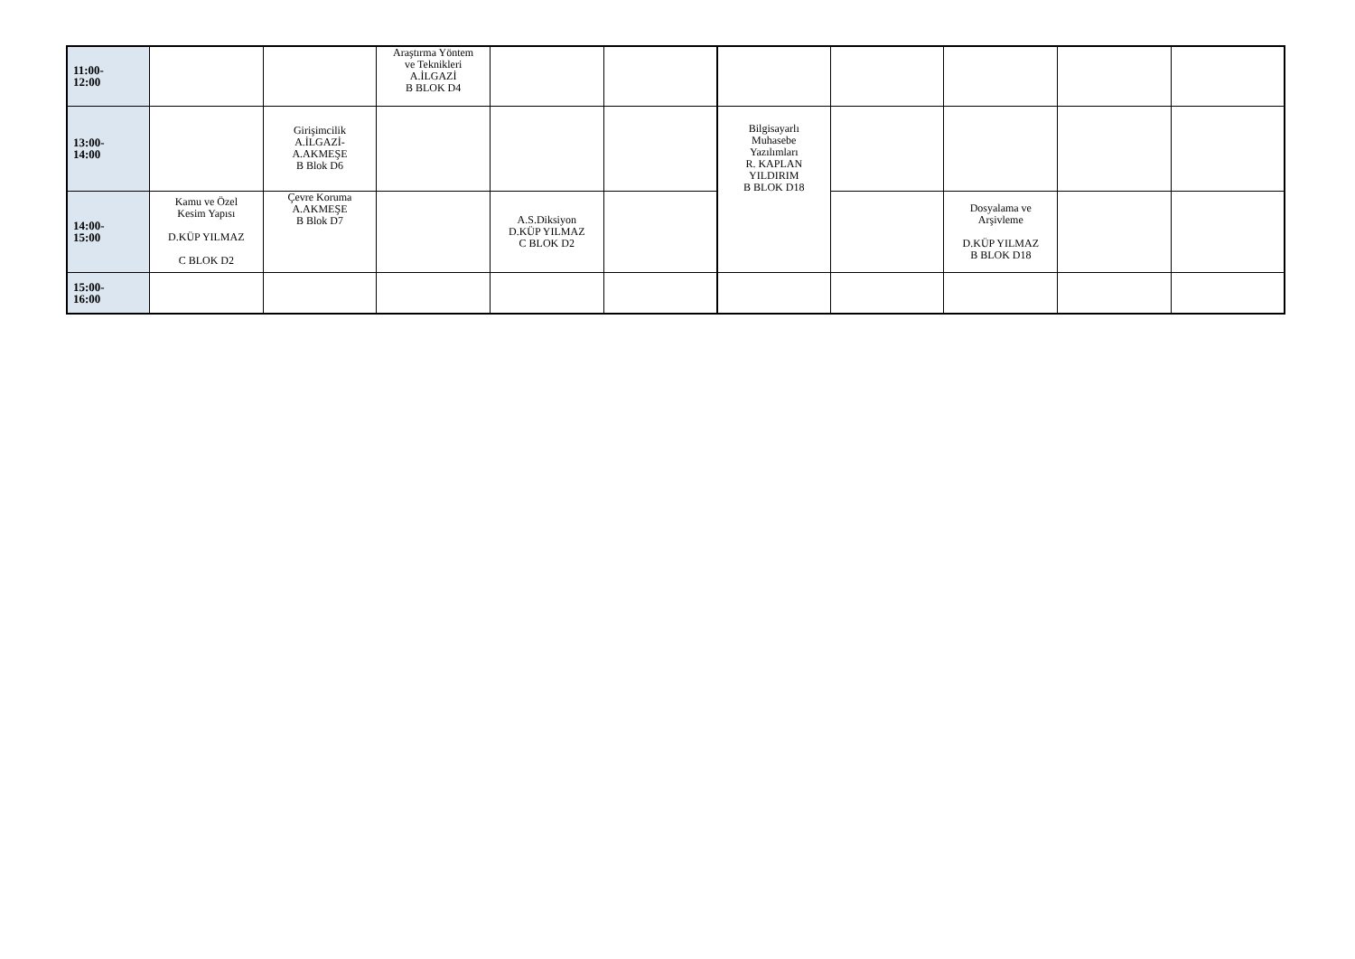| 11:00- 12:00 | | | Araştırma Yöntem ve Teknikleri A.İLGAZİ B BLOK D4 | | | | | | | |
| 13:00- 14:00 | | Girişimcilik A.İLGAZİ- A.AKMEŞE B Blok D6 | | | | Bilgisayarlı Muhasebe Yazılımları R. KAPLAN YILDIRIM B BLOK D18 | | | | |
| 14:00- 15:00 | Kamu ve Özel Kesim Yapısı D.KÜP YILMAZ C BLOK D2 | Çevre Koruma A.AKMEŞE B Blok D7 | | A.S.Diksiyon D.KÜP YILMAZ C BLOK D2 | | | | Dosyalama ve Arşivleme D.KÜP YILMAZ B BLOK D18 | | |
| 15:00- 16:00 | | | | | | | | | | |